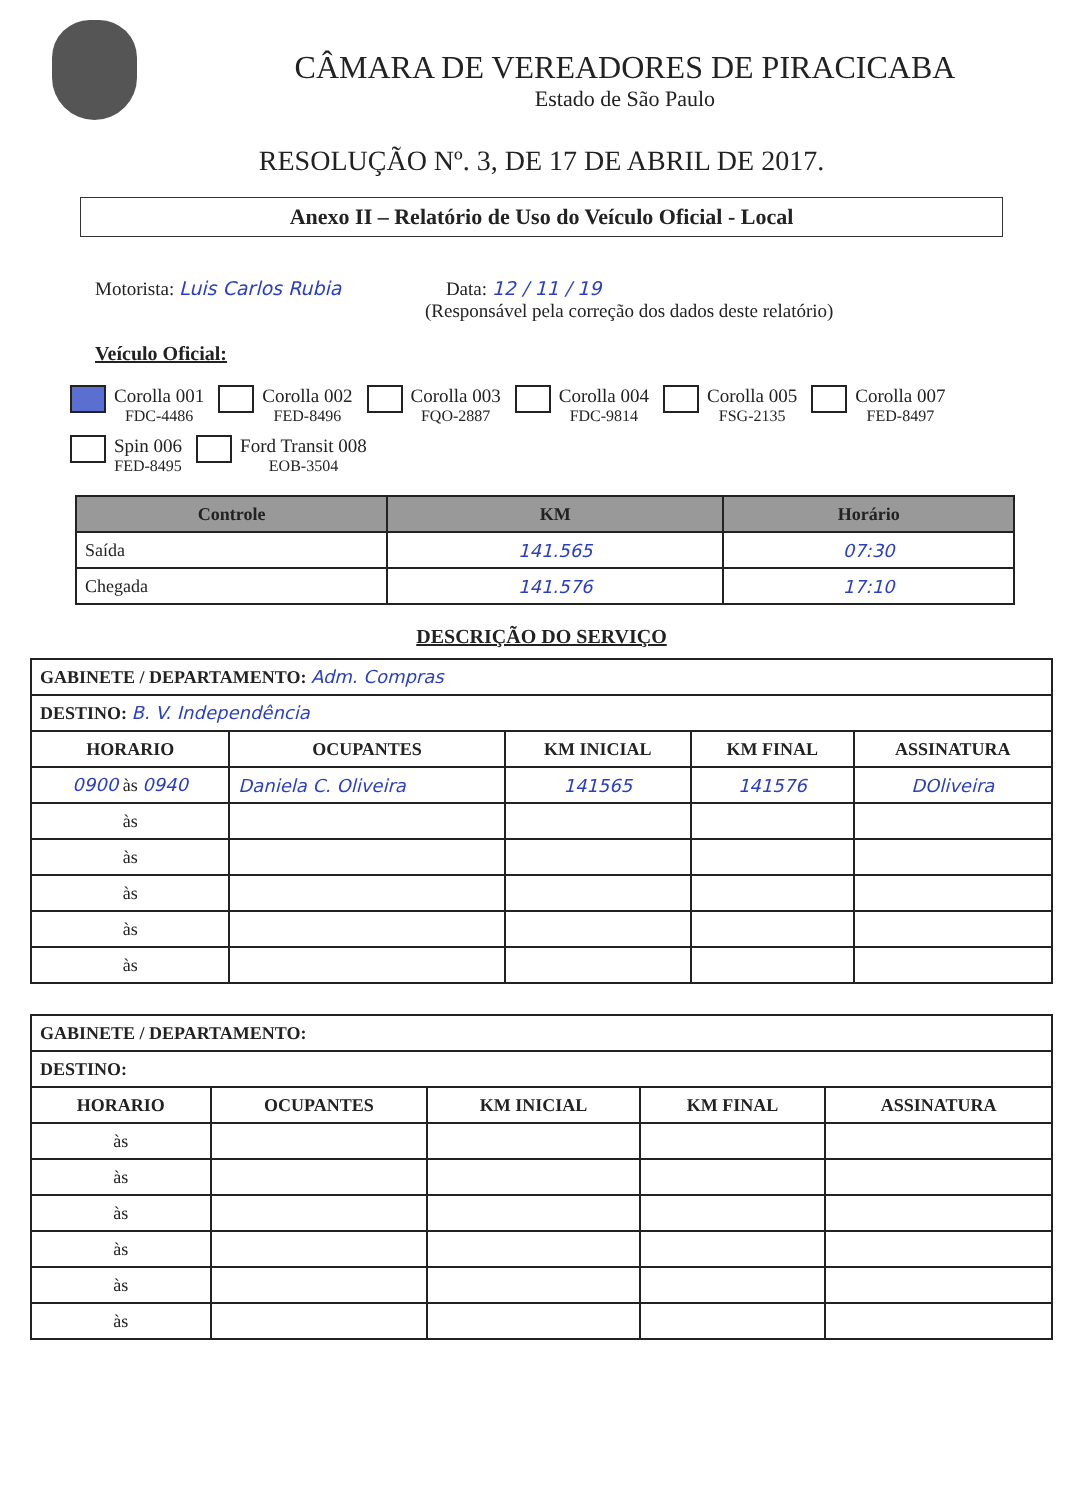CÂMARA DE VEREADORES DE PIRACICABA
Estado de São Paulo
RESOLUÇÃO Nº. 3, DE 17 DE ABRIL DE 2017.
Anexo II – Relatório de Uso do Veículo Oficial - Local
Motorista: Luis Carlos Rubia Data: 12 / 11 / 19
(Responsável pela correção dos dados deste relatório)
Veículo Oficial:
Corolla 001
FDC-4486
Corolla 002
FED-8496
Corolla 003
FQO-2887
Corolla 004
FDC-9814
Corolla 005
FSG-2135
Corolla 007
FED-8497
Spin 006
FED-8495
Ford Transit 008
EOB-3504
| Controle | KM | Horário |
| --- | --- | --- |
| Saída | 141.565 | 07:30 |
| Chegada | 141.576 | 17:10 |
DESCRIÇÃO DO SERVIÇO
| GABINETE / DEPARTAMENTO: Adm. Compras | | | | |
| DESTINO: B. V. Independência | | | | |
| HORARIO | OCUPANTES | KM INICIAL | KM FINAL | ASSINATURA |
| 0900 às 0940 | Daniela C. Oliveira | 141565 | 141576 | DOliveira |
| às | | | | |
| às | | | | |
| às | | | | |
| às | | | | |
| às | | | | |
| GABINETE / DEPARTAMENTO: | | | | |
| DESTINO: | | | | |
| HORARIO | OCUPANTES | KM INICIAL | KM FINAL | ASSINATURA |
| às | | | | |
| às | | | | |
| às | | | | |
| às | | | | |
| às | | | | |
| às | | | | |